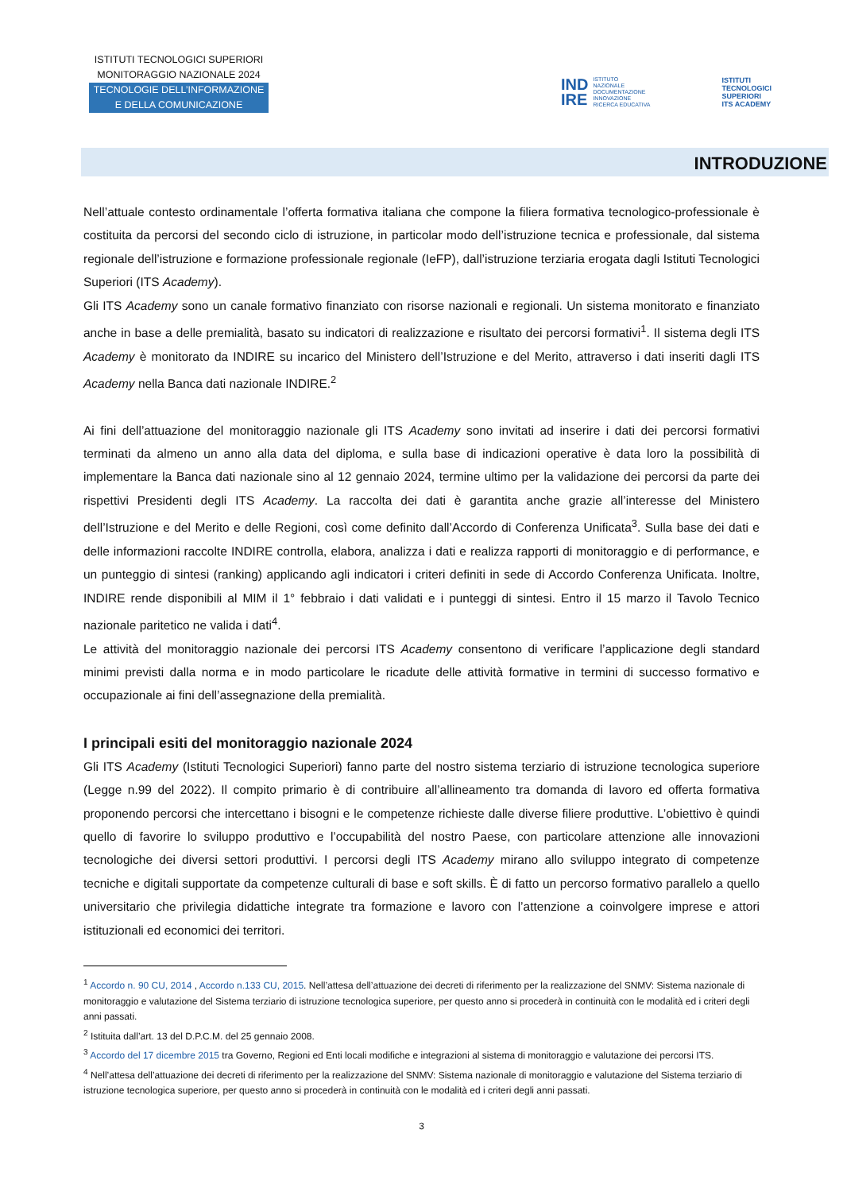ISTITUTI TECNOLOGICI SUPERIORI
MONITORAGGIO NAZIONALE 2024
TECNOLOGIE DELL’INFORMAZIONE
E DELLA COMUNICAZIONE
IND
IRE ISTITUTO
NAZIONALE
DOCUMENTAZIONE
INNOVAZIONE
RICERCA EDUCATIVA
ISTITUTI
TECNOLOGICI
SUPERIORI
ITS ACADEMY
INTRODUZIONE
Nell’attuale contesto ordinamentale l’offerta formativa italiana che compone la filiera formativa tecnologico-professionale è costituita da percorsi del secondo ciclo di istruzione, in particolar modo dell’istruzione tecnica e professionale, dal sistema regionale dell’istruzione e formazione professionale regionale (IeFP), dall’istruzione terziaria erogata dagli Istituti Tecnologici Superiori (ITS Academy).
Gli ITS Academy sono un canale formativo finanziato con risorse nazionali e regionali. Un sistema monitorato e finanziato anche in base a delle premialità, basato su indicatori di realizzazione e risultato dei percorsi formativi<sup>1</sup>. Il sistema degli ITS Academy è monitorato da INDIRE su incarico del Ministero dell’Istruzione e del Merito, attraverso i dati inseriti dagli ITS Academy nella Banca dati nazionale INDIRE.<sup>2</sup>
Ai fini dell’attuazione del monitoraggio nazionale gli ITS Academy sono invitati ad inserire i dati dei percorsi formativi terminati da almeno un anno alla data del diploma, e sulla base di indicazioni operative è data loro la possibilità di implementare la Banca dati nazionale sino al 12 gennaio 2024, termine ultimo per la validazione dei percorsi da parte dei rispettivi Presidenti degli ITS Academy. La raccolta dei dati è garantita anche grazie all’interesse del Ministero dell’Istruzione e del Merito e delle Regioni, così come definito dall’Accordo di Conferenza Unificata<sup>3</sup>. Sulla base dei dati e delle informazioni raccolte INDIRE controlla, elabora, analizza i dati e realizza rapporti di monitoraggio e di performance, e un punteggio di sintesi (ranking) applicando agli indicatori i criteri definiti in sede di Accordo Conferenza Unificata. Inoltre, INDIRE rende disponibili al MIM il 1° febbraio i dati validati e i punteggi di sintesi. Entro il 15 marzo il Tavolo Tecnico nazionale paritetico ne valida i dati<sup>4</sup>.
Le attività del monitoraggio nazionale dei percorsi ITS Academy consentono di verificare l’applicazione degli standard minimi previsti dalla norma e in modo particolare le ricadute delle attività formative in termini di successo formativo e occupazionale ai fini dell’assegnazione della premialità.
I principali esiti del monitoraggio nazionale 2024
Gli ITS Academy (Istituti Tecnologici Superiori) fanno parte del nostro sistema terziario di istruzione tecnologica superiore (Legge n.99 del 2022). Il compito primario è di contribuire all’allineamento tra domanda di lavoro ed offerta formativa proponendo percorsi che intercettano i bisogni e le competenze richieste dalle diverse filiere produttive. L’obiettivo è quindi quello di favorire lo sviluppo produttivo e l’occupabilità del nostro Paese, con particolare attenzione alle innovazioni tecnologiche dei diversi settori produttivi. I percorsi degli ITS Academy mirano allo sviluppo integrato di competenze tecniche e digitali supportate da competenze culturali di base e soft skills. È di fatto un percorso formativo parallelo a quello universitario che privilegia didattiche integrate tra formazione e lavoro con l’attenzione a coinvolgere imprese e attori istituzionali ed economici dei territori.
<sup>1</sup> Accordo n. 90 CU, 2014 , Accordo n.133 CU, 2015. Nell’attesa dell’attuazione dei decreti di riferimento per la realizzazione del SNMV: Sistema nazionale di monitoraggio e valutazione del Sistema terziario di istruzione tecnologica superiore, per questo anno si procederà in continuità con le modalità ed i criteri degli anni passati.
<sup>2</sup> Istituita dall’art. 13 del D.P.C.M. del 25 gennaio 2008.
<sup>3</sup> Accordo del 17 dicembre 2015 tra Governo, Regioni ed Enti locali modifiche e integrazioni al sistema di monitoraggio e valutazione dei percorsi ITS.
<sup>4</sup> Nell’attesa dell’attuazione dei decreti di riferimento per la realizzazione del SNMV: Sistema nazionale di monitoraggio e valutazione del Sistema terziario di istruzione tecnologica superiore, per questo anno si procederà in continuità con le modalità ed i criteri degli anni passati.
3